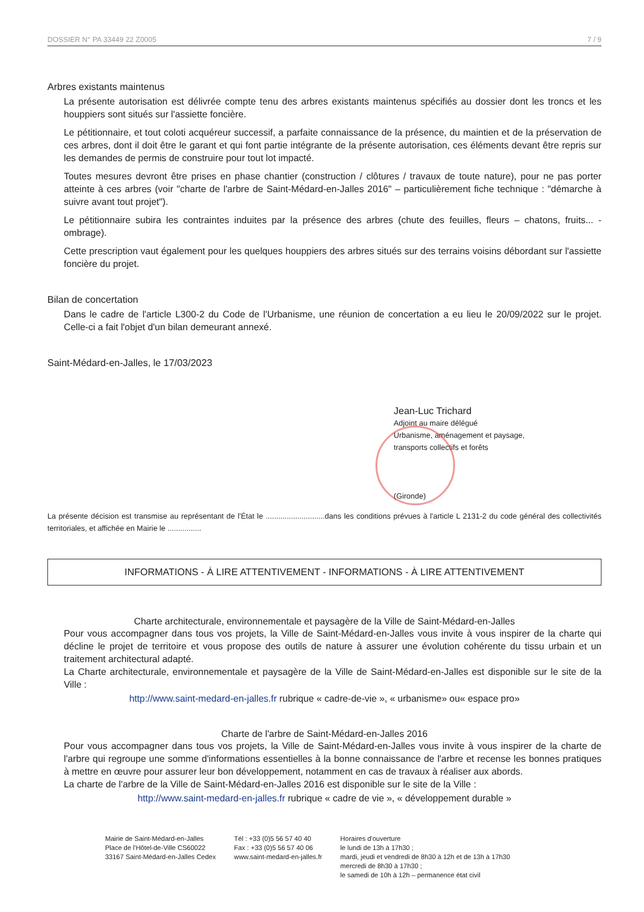DOSSIER N° PA 33449 22 Z0005 7 / 9
Arbres existants maintenus
La présente autorisation est délivrée compte tenu des arbres existants maintenus spécifiés au dossier dont les troncs et les houppiers sont situés sur l'assiette foncière.
Le pétitionnaire, et tout coloti acquéreur successif, a parfaite connaissance de la présence, du maintien et de la préservation de ces arbres, dont il doit être le garant et qui font partie intégrante de la présente autorisation, ces éléments devant être repris sur les demandes de permis de construire pour tout lot impacté.
Toutes mesures devront être prises en phase chantier (construction / clôtures / travaux de toute nature), pour ne pas porter atteinte à ces arbres (voir "charte de l'arbre de Saint-Médard-en-Jalles 2016" – particulièrement fiche technique : "démarche à suivre avant tout projet").
Le pétitionnaire subira les contraintes induites par la présence des arbres (chute des feuilles, fleurs – chatons, fruits... - ombrage).
Cette prescription vaut également pour les quelques houppiers des arbres situés sur des terrains voisins débordant sur l'assiette foncière du projet.
Bilan de concertation
Dans le cadre de l'article L300-2 du Code de l'Urbanisme, une réunion de concertation a eu lieu le 20/09/2022 sur le projet. Celle-ci a fait l'objet d'un bilan demeurant annexé.
Saint-Médard-en-Jalles, le 17/03/2023
Jean-Luc Trichard
Adjoint au maire délégué
Urbanisme, aménagement et paysage,
transports collectifs et forêts
(Gironde)
La présente décision est transmise au représentant de l'État le ............................dans les conditions prévues à l'article L 2131-2 du code général des collectivités territoriales, et affichée en Mairie le ................
INFORMATIONS - À LIRE ATTENTIVEMENT - INFORMATIONS - À LIRE ATTENTIVEMENT
Charte architecturale, environnementale et paysagère de la Ville de Saint-Médard-en-Jalles
Pour vous accompagner dans tous vos projets, la Ville de Saint-Médard-en-Jalles vous invite à vous inspirer de la charte qui décline le projet de territoire et vous propose des outils de nature à assurer une évolution cohérente du tissu urbain et un traitement architectural adapté.
La Charte architecturale, environnementale et paysagère de la Ville de Saint-Médard-en-Jalles est disponible sur le site de la Ville :
http://www.saint-medard-en-jalles.fr rubrique « cadre-de-vie », « urbanisme» ou« espace pro»
Charte de l'arbre de Saint-Médard-en-Jalles 2016
Pour vous accompagner dans tous vos projets, la Ville de Saint-Médard-en-Jalles vous invite à vous inspirer de la charte de l'arbre qui regroupe une somme d'informations essentielles à la bonne connaissance de l'arbre et recense les bonnes pratiques à mettre en œuvre pour assurer leur bon développement, notamment en cas de travaux à réaliser aux abords.
La charte de l'arbre de la Ville de Saint-Médard-en-Jalles 2016 est disponible sur le site de la Ville :
http://www.saint-medard-en-jalles.fr rubrique « cadre de vie », « développement durable »
Mairie de Saint-Médard-en-Jalles
Place de l'Hôtel-de-Ville CS60022
33167 Saint-Médard-en-Jalles Cedex
Tél : +33 (0)5 56 57 40 40
Fax : +33 (0)5 56 57 40 06
www.saint-medard-en-jalles.fr
Horaires d'ouverture
le lundi de 13h à 17h30 ;
mardi, jeudi et vendredi de 8h30 à 12h et de 13h à 17h30
mercredi de 8h30 à 17h30 ;
le samedi de 10h à 12h – permanence état civil